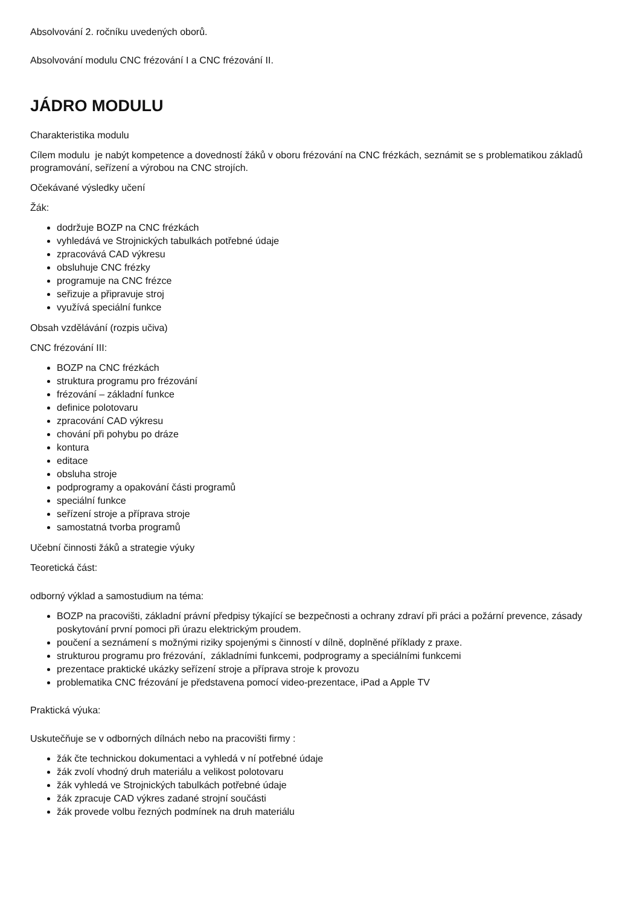Absolvování 2. ročníku uvedených oborů.
Absolvování modulu CNC frézování I a CNC frézování II.
JÁDRO MODULU
Charakteristika modulu
Cílem modulu je nabýt kompetence a dovedností žáků v oboru frézování na CNC frézkách, seznámit se s problematikou základů programování, seřízení a výrobou na CNC strojích.
Očekávané výsledky učení
Žák:
dodržuje BOZP na CNC frézkách
vyhledává ve Strojnických tabulkách potřebné údaje
zpracovává CAD výkresu
obsluhuje CNC frézky
programuje na CNC frézce
seřizuje a připravuje stroj
využívá speciální funkce
Obsah vzdělávání (rozpis učiva)
CNC frézování III:
BOZP na CNC frézkách
struktura programu pro frézování
frézování – základní funkce
definice polotovaru
zpracování CAD výkresu
chování při pohybu po dráze
kontura
editace
obsluha stroje
podprogramy a opakování části programů
speciální funkce
seřízení stroje a příprava stroje
samostatná tvorba programů
Učební činnosti žáků a strategie výuky
Teoretická část:
odborný výklad a samostudium na téma:
BOZP na pracovišti, základní právní předpisy týkající se bezpečnosti a ochrany zdraví při práci a požární prevence, zásady poskytování první pomoci při úrazu elektrickým proudem.
poučení a seznámení s možnými riziky spojenými s činností v dílně, doplněné příklady z praxe.
strukturou programu pro frézování, základními funkcemi, podprogramy a speciálními funkcemi
prezentace praktické ukázky seřízení stroje a příprava stroje k provozu
problematika CNC frézování je představena pomocí video-prezentace, iPad a Apple TV
Praktická výuka:
Uskutečňuje se v odborných dílnách nebo na pracovišti firmy :
žák čte technickou dokumentaci a vyhledá v ní potřebné údaje
žák zvolí vhodný druh materiálu a velikost polotovaru
žák vyhledá ve Strojnických tabulkách potřebné údaje
žák zpracuje CAD výkres zadané strojní součásti
žák provede volbu řezných podmínek na druh materiálu